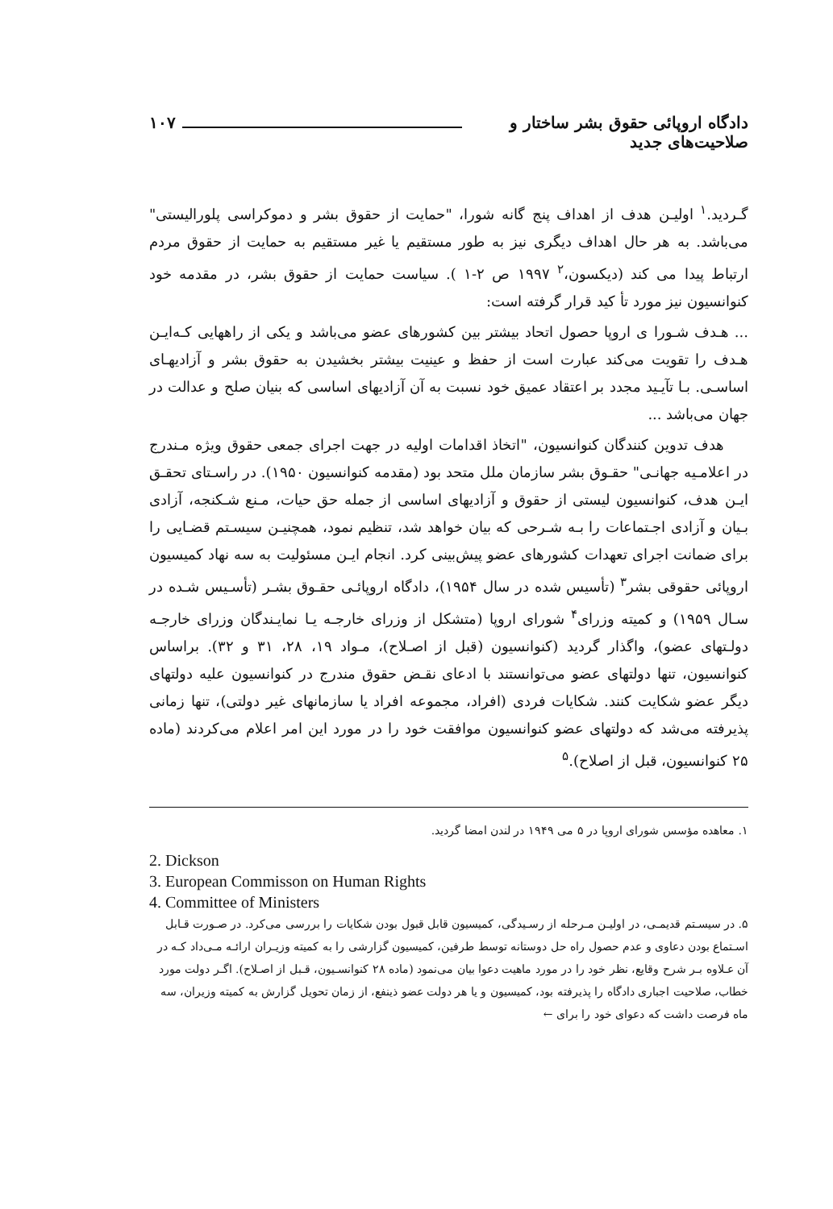دادگاه اروپائی حقوق بشر ساختار و صلاحیت‌های جدید ۱۰۷
گـردید.<sup>۱</sup> اولیـن هدف از اهداف پنج گانه شورا، "حمایت از حقوق بشر و دموکراسی پلورالیستی" می‌باشد. به هر حال اهداف دیگری نیز به طور مستقیم یا غیر مستقیم به حمایت از حقوق مردم ارتباط پیدا می کند (دیکسون،<sup>۲</sup> ۱۹۹۷ ص ۲-۱ ). سیاست حمایت از حقوق بشر، در مقدمه خود کنوانسیون نیز مورد تأ کید قرار گرفته است:
... هـدف شـورا ی اروپا حصول اتحاد بیشتر بین کشورهای عضو می‌باشد و یکی از راههایی کـه‌ایـن هـدف را تقویت می‌کند عبارت است از حفظ و عینیت بیشتر بخشیدن به حقوق بشر و آزادیهـای اساسـی. بـا تآیـید مجدد بر اعتقاد عمیق خود نسبت به آن آزادیهای اساسی که بنیان صلح و عدالت در جهان می‌باشد ...
هدف تدوین کنندگان کنوانسیون، "اتخاذ اقدامات اولیه در جهت اجرای جمعی حقوق ویژه مـندرج در اعلامـیه جهانـی" حقـوق بشر سازمان ملل متحد بود (مقدمه کنوانسیون ۱۹۵۰). در راسـتای تحقـق ایـن هدف، کنوانسیون لیستی از حقوق و آزادیهای اساسی از جمله حق حیات، مـنع شـکنجه، آزادی بـیان و آزادی اجـتماعات را بـه شـرحی که بیان خواهد شد، تنظیم نمود، همچنیـن سیسـتم قضـایی را برای ضمانت اجرای تعهدات کشورهای عضو پیش‌بینی کرد. انجام ایـن مسئولیت به سه نهاد کمیسیون اروپائی حقوقی بشر<sup>۳</sup> (تأسیس شده در سال ۱۹۵۴)، دادگاه اروپائـی حقـوق بشـر (تأسـیس شـده در سـال ۱۹۵۹) و کمیته وزرای<sup>۴</sup> شورای اروپا (متشکل از وزرای خارجـه یـا نمایـندگان وزرای خارجـه دولـتهای عضو)، واگذار گردید (کنوانسیون (قبل از اصـلاح)، مـواد ۱۹، ۲۸، ۳۱ و ۳۲). براساس کنوانسیون، تنها دولتهای عضو می‌توانستند با ادعای نقـض حقوق مندرج در کنوانسیون علیه دولتهای دیگر عضو شکایت کنند. شکایات فردی (افراد، مجموعه افراد یا سازمانهای غیر دولتی)، تنها زمانی پذیرفته می‌شد که دولتهای عضو کنوانسیون موافقت خود را در مورد این امر اعلام می‌کردند (ماده ۲۵ کنوانسیون، قبل از اصلاح).<sup>۵</sup>
۱. معاهده مؤسس شورای اروپا در ۵ می ۱۹۴۹ در لندن امضا گردید.
2. Dickson
3. European Commisson on Human Rights
4. Committee of Ministers
۵. در سیسـتم قدیمـی، در اولیـن مـرحله از رسـیدگی، کمیسیون قابل قبول بودن شکایات را بررسی می‌کرد. در صـورت قـابل اسـتماع بودن دعاوی و عدم حصول راه حل دوستانه توسط طرفین، کمیسیون گزارشی را به کمیته وزیـران ارائـه مـی‌داد کـه در آن عـلاوه بـر شرح وقایع، نظر خود را در مورد ماهیت دعوا بیان می‌نمود (ماده ۲۸ کنوانسـیون، قـبل از اصـلاح). اگـر دولت مورد خطاب، صلاحیت اجباری دادگاه را پذیرفته بود، کمیسیون و یا هر دولت عضو ذینفع، از زمان تحویل گزارش به کمیته وزیران، سه ماه فرصت داشت که دعوای خود را برای ←